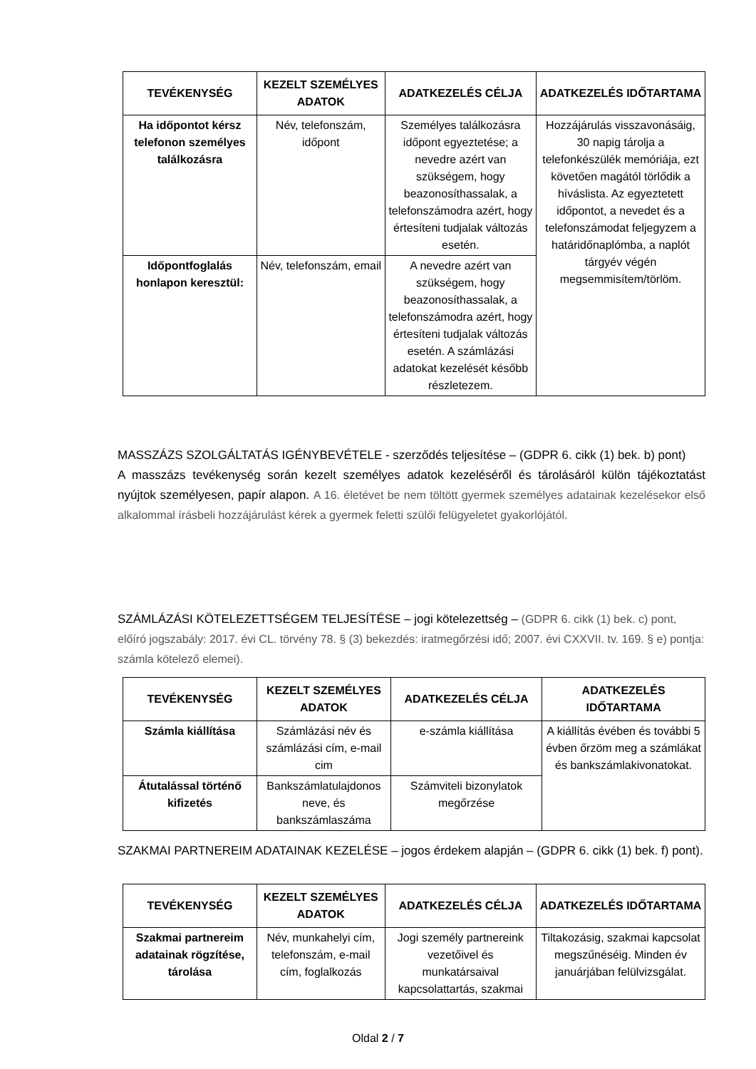| TEVÉKENYSÉG | KEZELT SZEMÉLYES ADATOK | ADATKEZELÉS CÉLJA | ADATKEZELÉS IDŐTARTAMA |
| --- | --- | --- | --- |
| Ha időpontot kérsz telefonon személyes találkozásra | Név, telefonszám, időpont | Személyes találkozásra időpont egyeztetése; a nevedre azért van szükségem, hogy beazonosíthassalak, a telefonszámodra azért, hogy értesíteni tudjalak változás esetén. | Hozzájárulás visszavonásáig, 30 napig tárolja a telefonkészülék memóriája, ezt követően magától törlődik a híváslista. Az egyeztetett időpontot, a nevedet és a telefonszámodat feljegyzem a határidőnaplómba, a naplót tárgyév végén megsemmisítem/törlöm. |
| Időpontfoglalás honlapon keresztül: | Név, telefonszám, email | A nevedre azért van szükségem, hogy beazonosíthassalak, a telefonszámodra azért, hogy értesíteni tudjalak változás esetén. A számlázási adatokat kezelését később részletezem. | |
MASSZÁZS SZOLGÁLTATÁS IGÉNYBEVÉTELE - szerződés teljesítése – (GDPR 6. cikk (1) bek. b) pont)
A masszázs tevékenység során kezelt személyes adatok kezeléséről és tárolásáról külön tájékoztatást nyújtok személyesen, papír alapon. A 16. életévet be nem töltött gyermek személyes adatainak kezelésekor első alkalommal írásbeli hozzájárulást kérek a gyermek feletti szülői felügyeletet gyakorlójától.
SZÁMLÁZÁSI KÖTELEZETTSÉGEM TELJESÍTÉSE – jogi kötelezettség – (GDPR 6. cikk (1) bek. c) pont, előíró jogszabály: 2017. évi CL. törvény 78. § (3) bekezdés: iratmegőrzési idő; 2007. évi CXXVII. tv. 169. § e) pontja: számla kötelező elemei).
| TEVÉKENYSÉG | KEZELT SZEMÉLYES ADATOK | ADATKEZELÉS CÉLJA | ADATKEZELÉS IDŐTARTAMA |
| --- | --- | --- | --- |
| Számla kiállítása | Számlázási név és számlázási cím, e-mail cim | e-számla kiállítása | A kiállítás évében és további 5 évben őrzöm meg a számlákat és bankszámlakivonatokat. |
| Átutalással történő kifizetés | Bankszámlatulajdonos neve, és bankszámlaszáma | Számviteli bizonylatok megőrzése | |
SZAKMAI PARTNEREIM ADATAINAK KEZELÉSE – jogos érdekem alapján – (GDPR 6. cikk (1) bek. f) pont).
| TEVÉKENYSÉG | KEZELT SZEMÉLYES ADATOK | ADATKEZELÉS CÉLJA | ADATKEZELÉS IDŐTARTAMA |
| --- | --- | --- | --- |
| Szakmai partnereim adatainak rögzítése, tárolása | Név, munkahelyi cím, telefonszám, e-mail cím, foglalkozás | Jogi személy partnereink vezetőivel és munkatársaival kapcsolattartás, szakmai | Tiltakozásig, szakmai kapcsolat megszűnéséig. Minden év januárjában felülvizsgálat. |
Oldal 2 / 7